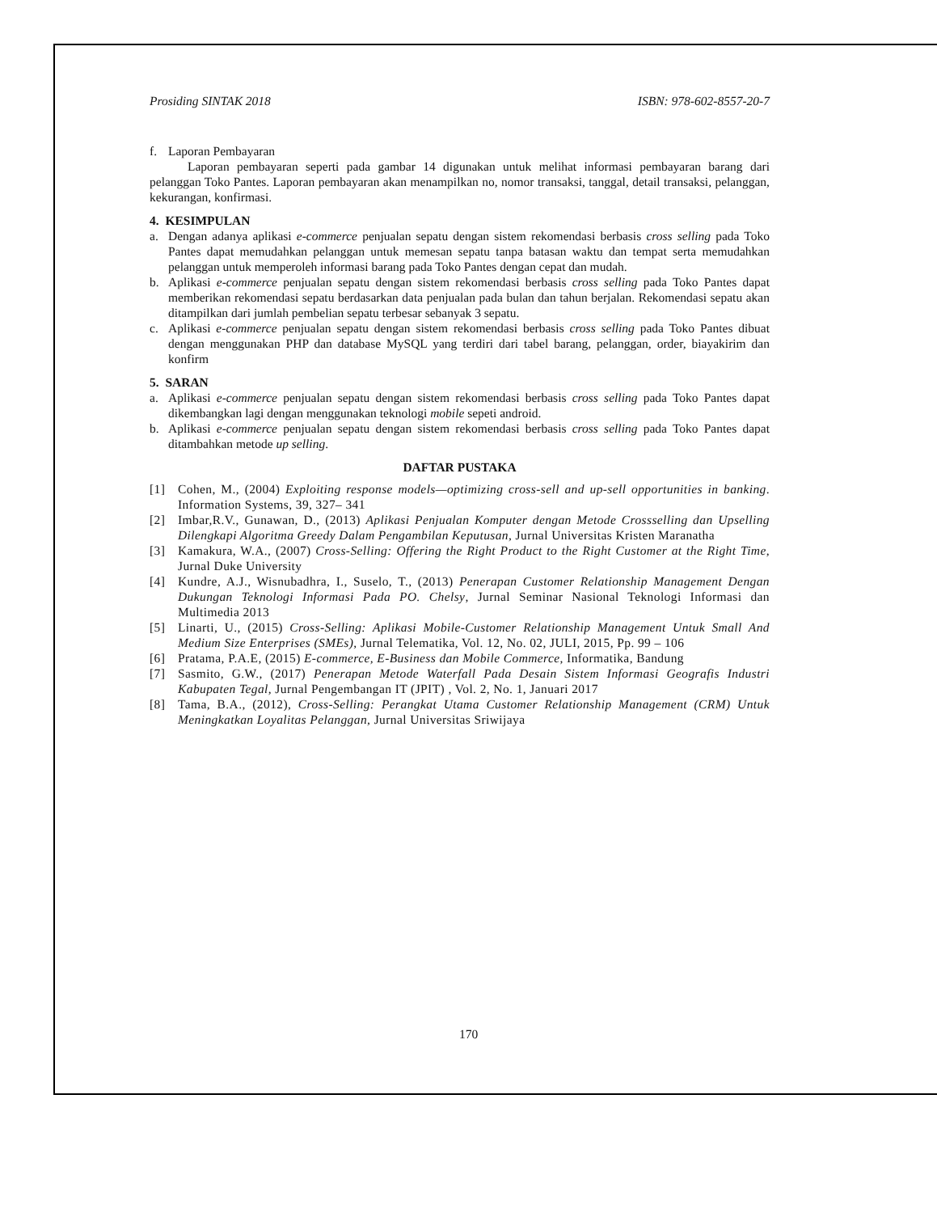Prosiding SINTAK 2018 ISBN: 978-602-8557-20-7
f. Laporan Pembayaran
Laporan pembayaran seperti pada gambar 14 digunakan untuk melihat informasi pembayaran barang dari pelanggan Toko Pantes. Laporan pembayaran akan menampilkan no, nomor transaksi, tanggal, detail transaksi, pelanggan, kekurangan, konfirmasi.
4. KESIMPULAN
a. Dengan adanya aplikasi e-commerce penjualan sepatu dengan sistem rekomendasi berbasis cross selling pada Toko Pantes dapat memudahkan pelanggan untuk memesan sepatu tanpa batasan waktu dan tempat serta memudahkan pelanggan untuk memperoleh informasi barang pada Toko Pantes dengan cepat dan mudah.
b. Aplikasi e-commerce penjualan sepatu dengan sistem rekomendasi berbasis cross selling pada Toko Pantes dapat memberikan rekomendasi sepatu berdasarkan data penjualan pada bulan dan tahun berjalan. Rekomendasi sepatu akan ditampilkan dari jumlah pembelian sepatu terbesar sebanyak 3 sepatu.
c. Aplikasi e-commerce penjualan sepatu dengan sistem rekomendasi berbasis cross selling pada Toko Pantes dibuat dengan menggunakan PHP dan database MySQL yang terdiri dari tabel barang, pelanggan, order, biayakirim dan konfirm
5. SARAN
a. Aplikasi e-commerce penjualan sepatu dengan sistem rekomendasi berbasis cross selling pada Toko Pantes dapat dikembangkan lagi dengan menggunakan teknologi mobile sepeti android.
b. Aplikasi e-commerce penjualan sepatu dengan sistem rekomendasi berbasis cross selling pada Toko Pantes dapat ditambahkan metode up selling.
DAFTAR PUSTAKA
[1] Cohen, M., (2004) Exploiting response models—optimizing cross-sell and up-sell opportunities in banking. Information Systems, 39, 327– 341
[2] Imbar,R.V., Gunawan, D., (2013) Aplikasi Penjualan Komputer dengan Metode Crossselling dan Upselling Dilengkapi Algoritma Greedy Dalam Pengambilan Keputusan, Jurnal Universitas Kristen Maranatha
[3] Kamakura, W.A., (2007) Cross-Selling: Offering the Right Product to the Right Customer at the Right Time, Jurnal Duke University
[4] Kundre, A.J., Wisnubadhra, I., Suselo, T., (2013) Penerapan Customer Relationship Management Dengan Dukungan Teknologi Informasi Pada PO. Chelsy, Jurnal Seminar Nasional Teknologi Informasi dan Multimedia 2013
[5] Linarti, U., (2015) Cross-Selling: Aplikasi Mobile-Customer Relationship Management Untuk Small And Medium Size Enterprises (SMEs), Jurnal Telematika, Vol. 12, No. 02, JULI, 2015, Pp. 99 – 106
[6] Pratama, P.A.E, (2015) E-commerce, E-Business dan Mobile Commerce, Informatika, Bandung
[7] Sasmito, G.W., (2017) Penerapan Metode Waterfall Pada Desain Sistem Informasi Geografis Industri Kabupaten Tegal, Jurnal Pengembangan IT (JPIT) , Vol. 2, No. 1, Januari 2017
[8] Tama, B.A., (2012), Cross-Selling: Perangkat Utama Customer Relationship Management (CRM) Untuk Meningkatkan Loyalitas Pelanggan, Jurnal Universitas Sriwijaya
170